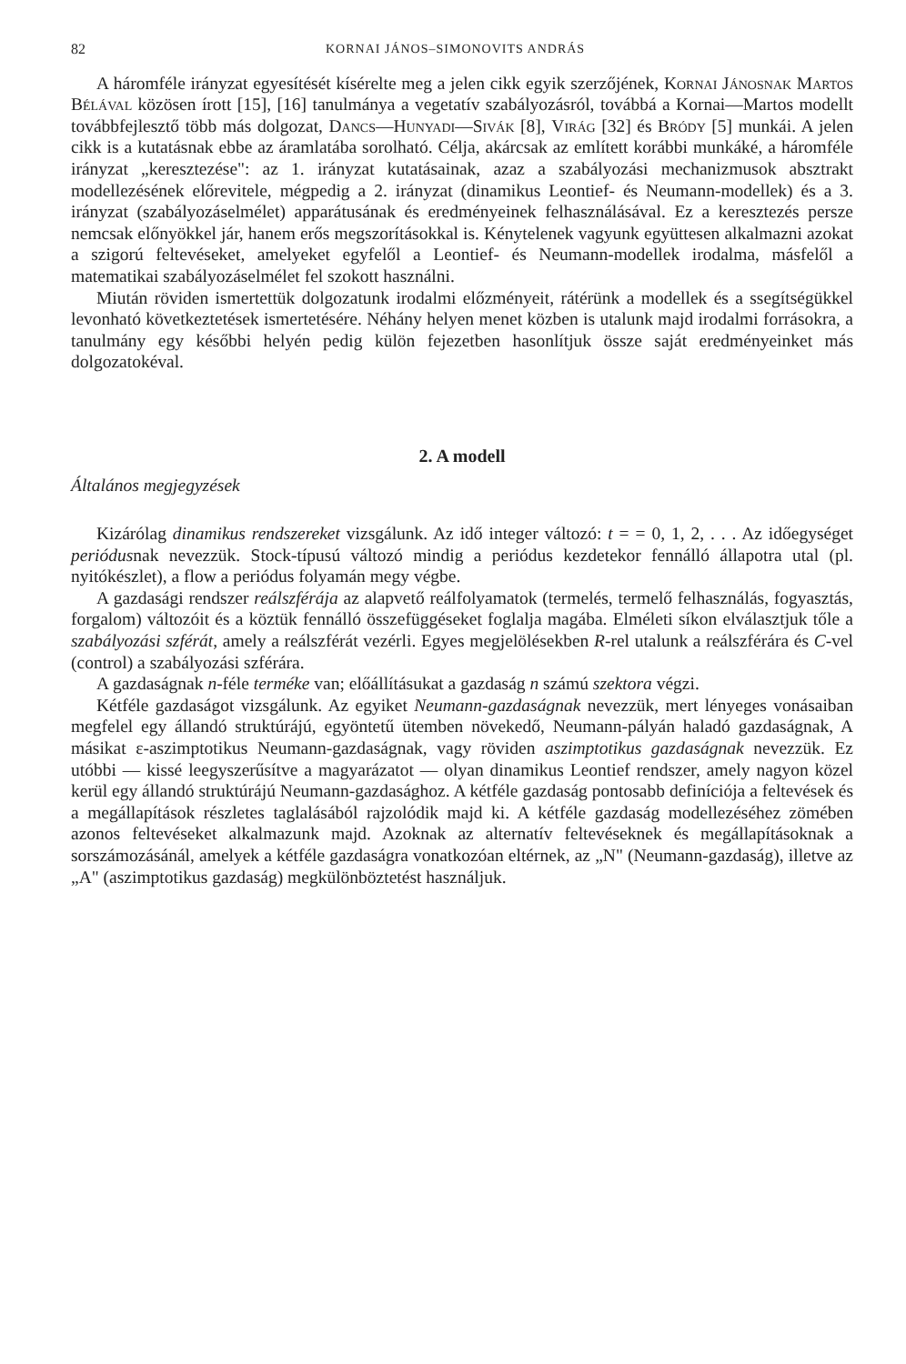82 KORNAI JÁNOS–SIMONOVITS ANDRÁS
A háromféle irányzat egyesítését kísérelte meg a jelen cikk egyik szerzőjének, Kornai Jánosnak Martos Bélával közösen írott [15], [16] tanulmánya a vegetatív szabályozásról, továbbá a Kornai—Martos modellt továbbfejlesztő több más dolgozat, Dancs—Hunyadi—Sivák [8], Virág [32] és Bródy [5] munkái. A jelen cikk is a kutatásnak ebbe az áramlatába sorolható. Célja, akárcsak az említett korábbi munkáké, a háromféle irányzat „keresztezése": az 1. irányzat kutatásainak, azaz a szabályozási mechanizmusok absztrakt modellezésének előrevitele, mégpedig a 2. irányzat (dinamikus Leontief- és Neumann-modellek) és a 3. irányzat (szabályozáselmélet) apparátusának és eredményeinek felhasználásával. Ez a keresztezés persze nemcsak előnyökkel jár, hanem erős megszorításokkal is. Kénytelenek vagyunk együttesen alkalmazni azokat a szigorú feltevéseket, amelyeket egyfelől a Leontief- és Neumann-modellek irodalma, másfelől a matematikai szabályozáselmélet fel szokott használni.
Miután röviden ismertettük dolgozatunk irodalmi előzményeit, rátérünk a modellek és a ssegítségükkel levonható következtetések ismertetésére. Néhány helyen menet közben is utalunk majd irodalmi forrásokra, a tanulmány egy későbbi helyén pedig külön fejezetben hasonlítjuk össze saját eredményeinket más dolgozatokéval.
2. A modell
Általános megjegyzések
Kizárólag dinamikus rendszereket vizsgálunk. Az idő integer változó: t = = 0, 1, 2, . . . Az időegységet periódusnak nevezzük. Stock-típusú változó mindig a periódus kezdetekor fennálló állapotra utal (pl. nyitókészlet), a flow a periódus folyamán megy végbe.
A gazdasági rendszer reálszférája az alapvető reálfolyamatok (termelés, termelő felhasználás, fogyasztás, forgalom) változóit és a köztük fennálló összefüggéseket foglalja magába. Elméleti síkon elválasztjuk tőle a szabályozási szférát, amely a reálszférát vezérli. Egyes megjelölésekben R-rel utalunk a reálszférára és C-vel (control) a szabályozási szférára.
A gazdaságnak n-féle terméke van; előállításukat a gazdaság n számú szektora végzi.
Kétféle gazdaságot vizsgálunk. Az egyiket Neumann-gazdaságnak nevezzük, mert lényeges vonásaiban megfelel egy állandó struktúrájú, egyöntetű ütemben növekedő, Neumann-pályán haladó gazdaságnak, A másikat ε-aszimptotikus Neumann-gazdaságnak, vagy röviden aszimptotikus gazdaságnak nevezzük. Ez utóbbi — kissé leegyszerűsítve a magyarázatot — olyan dinamikus Leontief rendszer, amely nagyon közel kerül egy állandó struktúrájú Neumann-gazdasághoz. A kétféle gazdaság pontosabb definíciója a feltevések és a megállapítások részletes taglalásából rajzolódik majd ki. A kétféle gazdaság modellezéséhez zömében azonos feltevéseket alkalmazunk majd. Azoknak az alternatív feltevéseknek és megállapításoknak a sorszámozásánál, amelyek a kétféle gazdaságra vonatkozóan eltérnek, az „N" (Neumann-gazdaság), illetve az „A" (aszimptotikus gazdaság) megkülönböztetést használjuk.